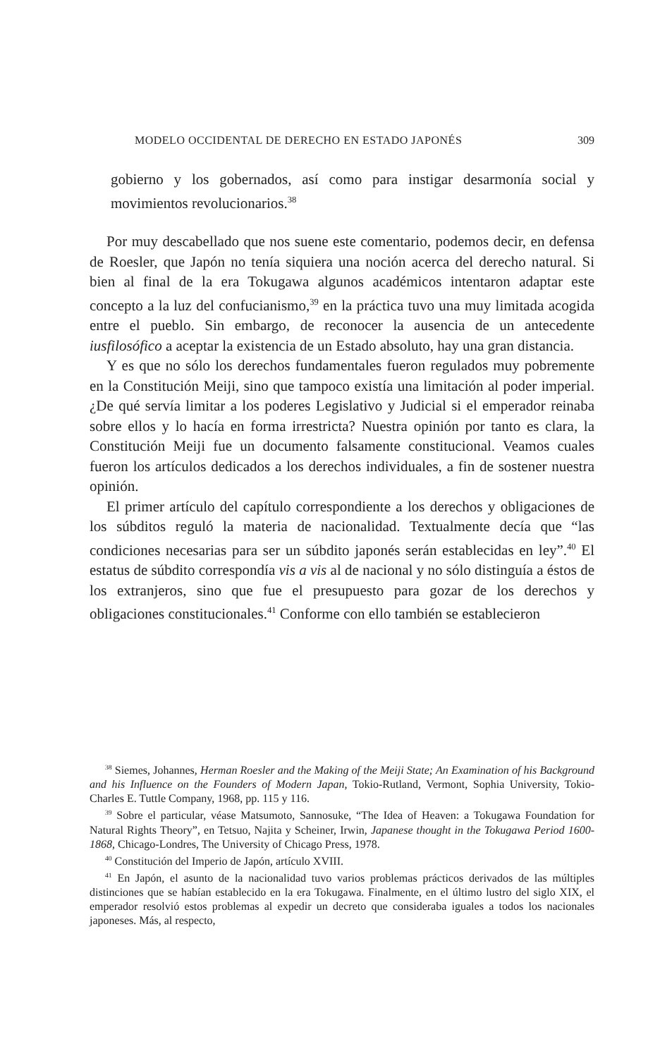MODELO OCCIDENTAL DE DERECHO EN ESTADO JAPONÉS 309
gobierno y los gobernados, así como para instigar desarmonía social y movimientos revolucionarios.<sup>38</sup>
Por muy descabellado que nos suene este comentario, podemos decir, en defensa de Roesler, que Japón no tenía siquiera una noción acerca del derecho natural. Si bien al final de la era Tokugawa algunos académicos intentaron adaptar este concepto a la luz del confucianismo,<sup>39</sup> en la práctica tuvo una muy limitada acogida entre el pueblo. Sin embargo, de reconocer la ausencia de un antecedente iusfilosófico a aceptar la existencia de un Estado absoluto, hay una gran distancia.
Y es que no sólo los derechos fundamentales fueron regulados muy pobremente en la Constitución Meiji, sino que tampoco existía una limitación al poder imperial. ¿De qué servía limitar a los poderes Legislativo y Judicial si el emperador reinaba sobre ellos y lo hacía en forma irrestricta? Nuestra opinión por tanto es clara, la Constitución Meiji fue un documento falsamente constitucional. Veamos cuales fueron los artículos dedicados a los derechos individuales, a fin de sostener nuestra opinión.
El primer artículo del capítulo correspondiente a los derechos y obligaciones de los súbditos reguló la materia de nacionalidad. Textualmente decía que “las condiciones necesarias para ser un súbdito japonés serán establecidas en ley”.<sup>40</sup> El estatus de súbdito correspondía vis a vis al de nacional y no sólo distinguía a éstos de los extranjeros, sino que fue el presupuesto para gozar de los derechos y obligaciones constitucionales.<sup>41</sup> Conforme con ello también se establecieron
<sup>38</sup> Siemes, Johannes, Herman Roesler and the Making of the Meiji State; An Examination of his Background and his Influence on the Founders of Modern Japan, Tokio-Rutland, Vermont, Sophia University, Tokio-Charles E. Tuttle Company, 1968, pp. 115 y 116.
<sup>39</sup> Sobre el particular, véase Matsumoto, Sannosuke, “The Idea of Heaven: a Tokugawa Foundation for Natural Rights Theory”, en Tetsuo, Najita y Scheiner, Irwin, Japanese thought in the Tokugawa Period 1600-1868, Chicago-Londres, The University of Chicago Press, 1978.
<sup>40</sup> Constitución del Imperio de Japón, artículo XVIII.
<sup>41</sup> En Japón, el asunto de la nacionalidad tuvo varios problemas prácticos derivados de las múltiples distinciones que se habían establecido en la era Tokugawa. Finalmente, en el último lustro del siglo XIX, el emperador resolvió estos problemas al expedir un decreto que consideraba iguales a todos los nacionales japoneses. Más, al respecto,